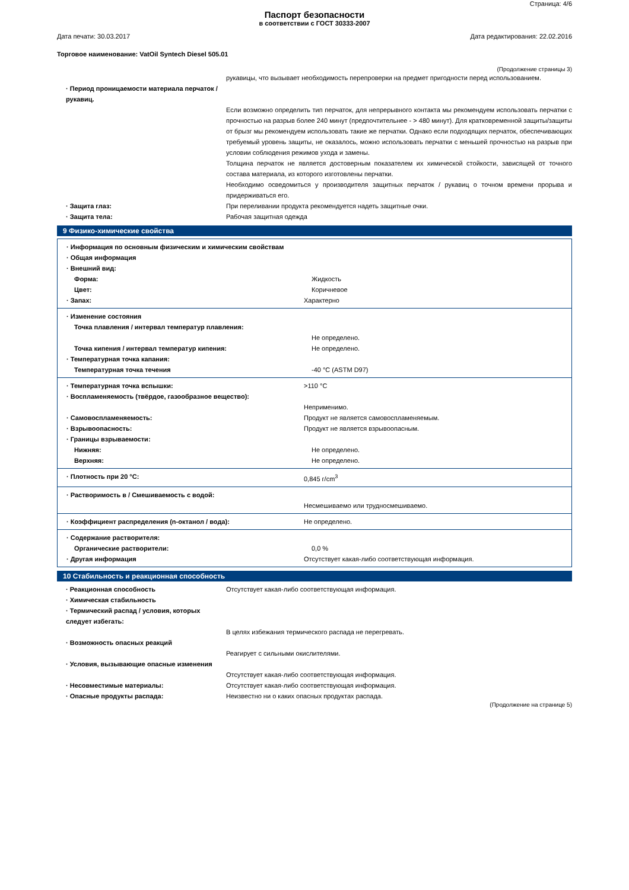Страница: 4/6
Паспорт безопасности
в соответствии с ГОСТ 30333-2007
Дата печати: 30.03.2017 Дата редактирования: 22.02.2016
Торговое наименование: VatOil Syntech Diesel 505.01
(Продолжение страницы 3)
рукавицы, что вызывает необходимость перепроверки на предмет пригодности перед использованием.
· Период проницаемости материала перчаток / рукавиц.
Если возможно определить тип перчаток, для непрерывного контакта мы рекомендуем использовать перчатки с прочностью на разрыв более 240 минут (предпочтительнее - > 480 минут). Для кратковременной защиты/защиты от брызг мы рекомендуем использовать такие же перчатки. Однако если подходящих перчаток, обеспечивающих требуемый уровень защиты, не оказалось, можно использовать перчатки с меньшей прочностью на разрыв при условии соблюдения режимов ухода и замены.
Толщина перчаток не является достоверным показателем их химической стойкости, зависящей от точного состава материала, из которого изготовлены перчатки.
Необходимо осведомиться у производителя защитных перчаток / рукавиц о точном времени прорыва и придерживаться его.
· Защита глаз: При переливании продукта рекомендуется надеть защитные очки.
· Защита тела: Рабочая защитная одежда
9 Физико-химические свойства
· Информация по основным физическим и химическим свойствам
· Общая информация
· Внешний вид:
Форма: Жидкость
Цвет: Коричневое
· Запах: Характерно
· Изменение состояния
Точка плавления / интервал температур плавления:
Не определено.
Точка кипения / интервал температур кипения: Не определено.
· Температурная точка капания:
Температурная точка течения -40 °C (ASTM D97)
· Температурная точка вспышки: >110 °C
· Воспламеняемость (твёрдое, газообразное вещество):
Неприменимо.
· Самовоспламеняемость: Продукт не является самовоспламеняемым.
· Взрывоопасность: Продукт не является взрывоопасным.
· Границы взрываемости:
Нижняя: Не определено.
Верхняя: Не определено.
· Плотность при 20 °C: 0,845 г/cm<sup>3</sup>
· Растворимость в / Смешиваемость с водой:
Несмешиваемо или трудносмешиваемо.
· Коэффициент распределения (n-октанол / вода): Не определено.
· Содержание растворителя:
Органические растворители: 0,0 %
· Другая информация Отсутствует какая-либо соответствующая информация.
10 Стабильность и реакционная способность
· Реакционная способность Отсутствует какая-либо соответствующая информация.
· Химическая стабильность
· Термический распад / условия, которых следует избегать:
В целях избежания термического распада не перегревать.
· Возможность опасных реакций
Реагирует с сильными окислителями.
· Условия, вызывающие опасные изменения
Отсутствует какая-либо соответствующая информация.
· Несовместимые материалы: Отсутствует какая-либо соответствующая информация.
· Опасные продукты распада: Неизвестно ни о каких опасных продуктах распада.
(Продолжение на странице 5)